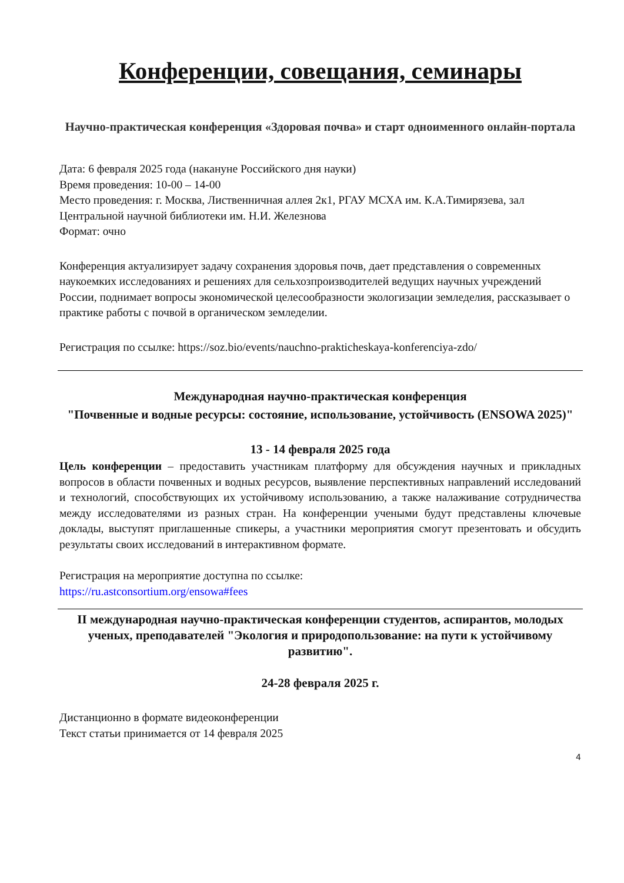Конференции, совещания, семинары
Научно-практическая конференция «Здоровая почва» и старт одноименного онлайн-портала
Дата: 6 февраля 2025 года (накануне Российского дня науки)
Время проведения: 10-00 – 14-00
Место проведения: г. Москва, Лиственничная аллея 2к1, РГАУ МСХА им. К.А.Тимирязева, зал Центральной научной библиотеки им. Н.И. Железнова
Формат: очно
Конференция актуализирует задачу сохранения здоровья почв, дает представления о современных наукоемких исследованиях и решениях для сельхозпроизводителей ведущих научных учреждений России, поднимает вопросы экономической целесообразности экологизации земледелия, рассказывает о практике работы с почвой в органическом земледелии.
Регистрация по ссылке: https://soz.bio/events/nauchno-prakticheskaya-konferenciya-zdo/
Международная научно-практическая конференция
"Почвенные и водные ресурсы: состояние, использование, устойчивость (ENSOWA 2025)"
13 - 14 февраля 2025 года
Цель конференции – предоставить участникам платформу для обсуждения научных и прикладных вопросов в области почвенных и водных ресурсов, выявление перспективных направлений исследований и технологий, способствующих их устойчивому использованию, а также налаживание сотрудничества между исследователями из разных стран. На конференции учеными будут представлены ключевые доклады, выступят приглашенные спикеры, а участники мероприятия смогут презентовать и обсудить результаты своих исследований в интерактивном формате.
Регистрация на мероприятие доступна по ссылке:
https://ru.astconsortium.org/ensowa#fees
II международная научно-практическая конференции студентов, аспирантов, молодых ученых, преподавателей "Экология и природопользование: на пути к устойчивому развитию".
24-28 февраля 2025 г.
Дистанционно в формате видеоконференции
Текст статьи принимается от 14 февраля 2025
4